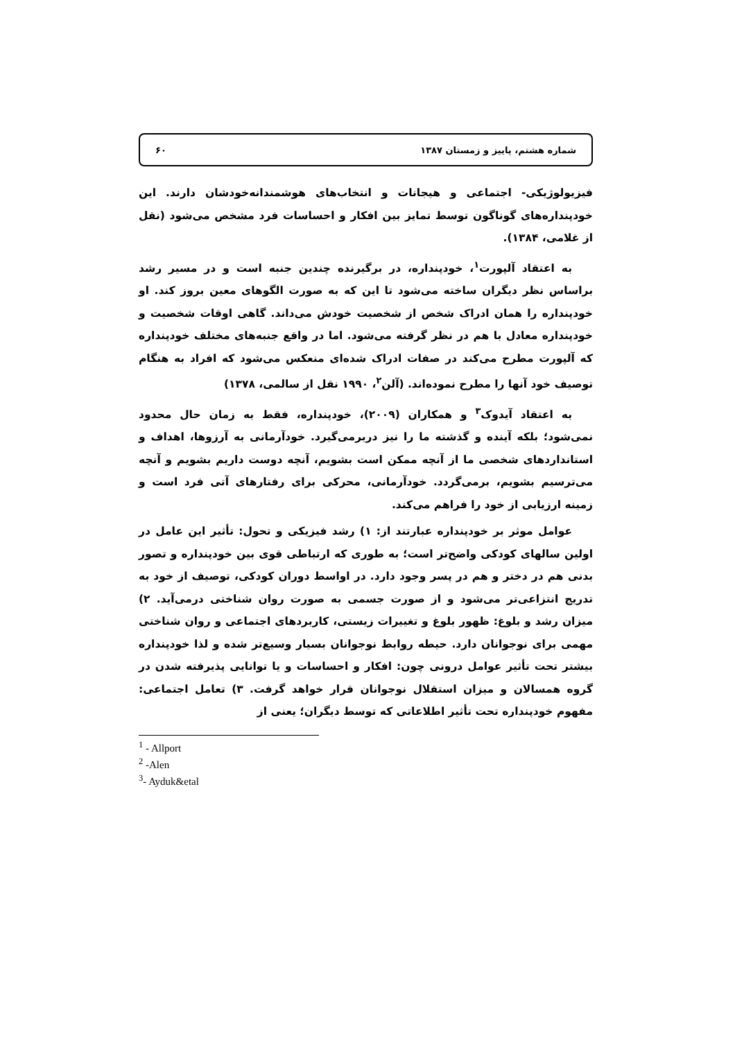شماره هشتم، پاییز و زمستان ۱۳۸۷ ۶۰
فیزیولوژیکی- اجتماعی و هیجانات و انتخاب‌های هوشمندانه‌خودشان دارند. این خودپنداره‌های گوناگون توسط تمایز بین افکار و احساسات فرد مشخص می‌شود (نقل از غلامی، ۱۳۸۴).
به اعتقاد آلپورت<sup>۱</sup>، خودپنداره، در برگیرنده چندین جنبه است و در مسیر رشد براساس نظر دیگران ساخته می‌شود تا این که به صورت الگوهای معین بروز کند. او خودپنداره را همان ادراک شخص از شخصیت خودش می‌داند. گاهی اوقات شخصیت و خودپنداره معادل با هم در نظر گرفته می‌شود. اما در واقع جنبه‌های مختلف خودپنداره که آلپورت مطرح می‌کند در صفات ادراک شده‌ای منعکس می‌شود که افراد به هنگام توصیف خود آنها را مطرح نموده‌اند. (آلن<sup>۲</sup>، ۱۹۹۰ نقل از سالمی، ۱۳۷۸)
به اعتقاد آیدوک<sup>۳</sup> و همکاران (۲۰۰۹)، خودپنداره، فقط به زمان حال محدود نمی‌شود؛ بلکه آینده و گذشته ما را نیز دربرمی‌گیرد. خودآرمانی به آرزوها، اهداف و استانداردهای شخصی ما از آنچه ممکن است بشویم، آنچه دوست داریم بشویم و آنچه می‌ترسیم بشویم، برمی‌گردد. خودآرمانی، محرکی برای رفتارهای آتی فرد است و زمینه ارزیابی از خود را فراهم می‌کند.
عوامل موثر بر خودپنداره عبارتند از: ۱) رشد فیزیکی و تحول: تأثیر این عامل در اولین سالهای کودکی واضح‌تر است؛ به طوری که ارتباطی قوی بین خودپنداره و تصور بدنی هم در دختر و هم در پسر وجود دارد. در اواسط دوران کودکی، توصیف از خود به تدریج انتزاعی‌تر می‌شود و از صورت جسمی به صورت روان شناختی درمی‌آید. ۲) میزان رشد و بلوغ: ظهور بلوغ و تغییرات زیستی، کاربردهای اجتماعی و روان شناختی مهمی برای نوجوانان دارد. حیطه روابط نوجوانان بسیار وسیع‌تر شده و لذا خودپنداره بیشتر تحت تأثیر عوامل درونی چون: افکار و احساسات و یا توانایی پذیرفته شدن در گروه همسالان و میزان استقلال نوجوانان قرار خواهد گرفت. ۳) تعامل اجتماعی: مفهوم خودپنداره تحت تأثیر اطلاعاتی که توسط دیگران؛ یعنی از
<sup>1</sup> - Allport
<sup>2</sup> -Alen
<sup>3</sup>- Ayduk&etal